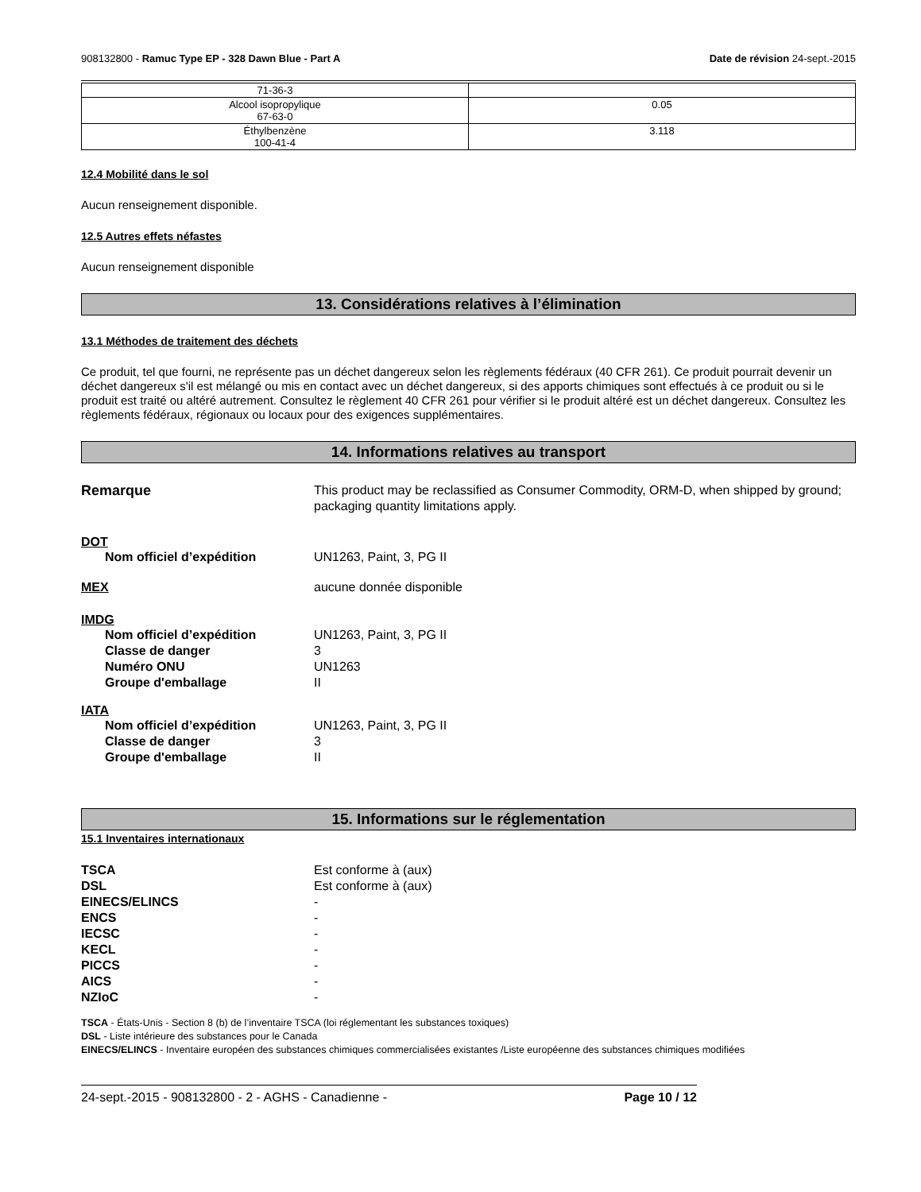908132800 - Ramuc Type EP - 328 Dawn Blue - Part A Date de révision 24-sept.-2015
| 71-36-3 | |
| Alcool isopropylique 67-63-0 | 0.05 |
| Éthylbenzène 100-41-4 | 3.118 |
12.4 Mobilité dans le sol
Aucun renseignement disponible.
12.5 Autres effets néfastes
Aucun renseignement disponible
13. Considérations relatives à l’élimination
13.1 Méthodes de traitement des déchets
Ce produit, tel que fourni, ne représente pas un déchet dangereux selon les règlements fédéraux (40 CFR 261). Ce produit pourrait devenir un déchet dangereux s'il est mélangé ou mis en contact avec un déchet dangereux, si des apports chimiques sont effectués à ce produit ou si le produit est traité ou altéré autrement. Consultez le règlement 40 CFR 261 pour vérifier si le produit altéré est un déchet dangereux. Consultez les règlements fédéraux, régionaux ou locaux pour des exigences supplémentaires.
14. Informations relatives au transport
Remarque This product may be reclassified as Consumer Commodity, ORM-D, when shipped by ground; packaging quantity limitations apply.
DOT
Nom officiel d’expédition UN1263, Paint, 3, PG II
MEX aucune donnée disponible
IMDG
Nom officiel d’expédition UN1263, Paint, 3, PG II
Classe de danger 3
Numéro ONU UN1263
Groupe d'emballage II
IATA
Nom officiel d’expédition UN1263, Paint, 3, PG II
Classe de danger 3
Groupe d'emballage II
15. Informations sur le réglementation
15.1 Inventaires internationaux
TSCA Est conforme à (aux)
DSL Est conforme à (aux)
EINECS/ELINCS -
ENCS -
IECSC -
KECL -
PICCS -
AICS -
NZIoC -
TSCA - États-Unis - Section 8 (b) de l’inventaire TSCA (loi réglementant les substances toxiques)
DSL - Liste intérieure des substances pour le Canada
EINECS/ELINCS - Inventaire européen des substances chimiques commercialisées existantes /Liste européenne des substances chimiques modifiées
24-sept.-2015 - 908132800 - 2 - AGHS - Canadienne - Page 10 / 12